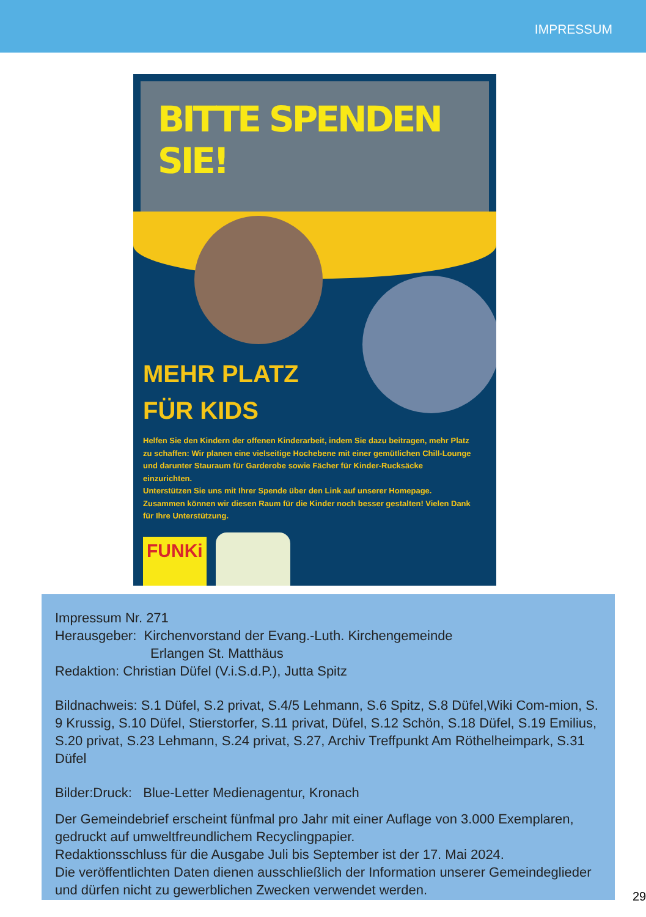IMPRESSUM
BITTE SPENDEN SIE!
MEHR PLATZ
FÜR KIDS
Helfen Sie den Kindern der offenen Kinderarbeit, indem Sie dazu beitragen, mehr Platz zu schaffen: Wir planen eine vielseitige Hochebene mit einer gemütlichen Chill-Lounge und darunter Stauraum für Garderobe sowie Fächer für Kinder-Rucksäcke einzurichten.
Unterstützen Sie uns mit Ihrer Spende über den Link auf unserer Homepage. Zusammen können wir diesen Raum für die Kinder noch besser gestalten! Vielen Dank für Ihre Unterstützung.
FUNKi
Impressum Nr. 271
Herausgeber: Kirchenvorstand der Evang.-Luth. Kirchengemeinde
Erlangen St. Matthäus
Redaktion: Christian Düfel (V.i.S.d.P.), Jutta Spitz
Bildnachweis: S.1 Düfel, S.2 privat, S.4/5 Lehmann, S.6 Spitz, S.8 Düfel,Wiki Com-mion, S. 9 Krussig, S.10 Düfel, Stierstorfer, S.11 privat, Düfel, S.12 Schön, S.18 Düfel, S.19 Emilius, S.20 privat, S.23 Lehmann, S.24 privat, S.27, Archiv Treffpunkt Am Röthelheimpark, S.31 Düfel
Bilder:Druck: Blue-Letter Medienagentur, Kronach
Der Gemeindebrief erscheint fünfmal pro Jahr mit einer Auflage von 3.000 Exemplaren, gedruckt auf umweltfreundlichem Recyclingpapier.
Redaktionsschluss für die Ausgabe Juli bis September ist der 17. Mai 2024.
Die veröffentlichten Daten dienen ausschließlich der Information unserer Gemeindeglieder und dürfen nicht zu gewerblichen Zwecken verwendet werden.
29